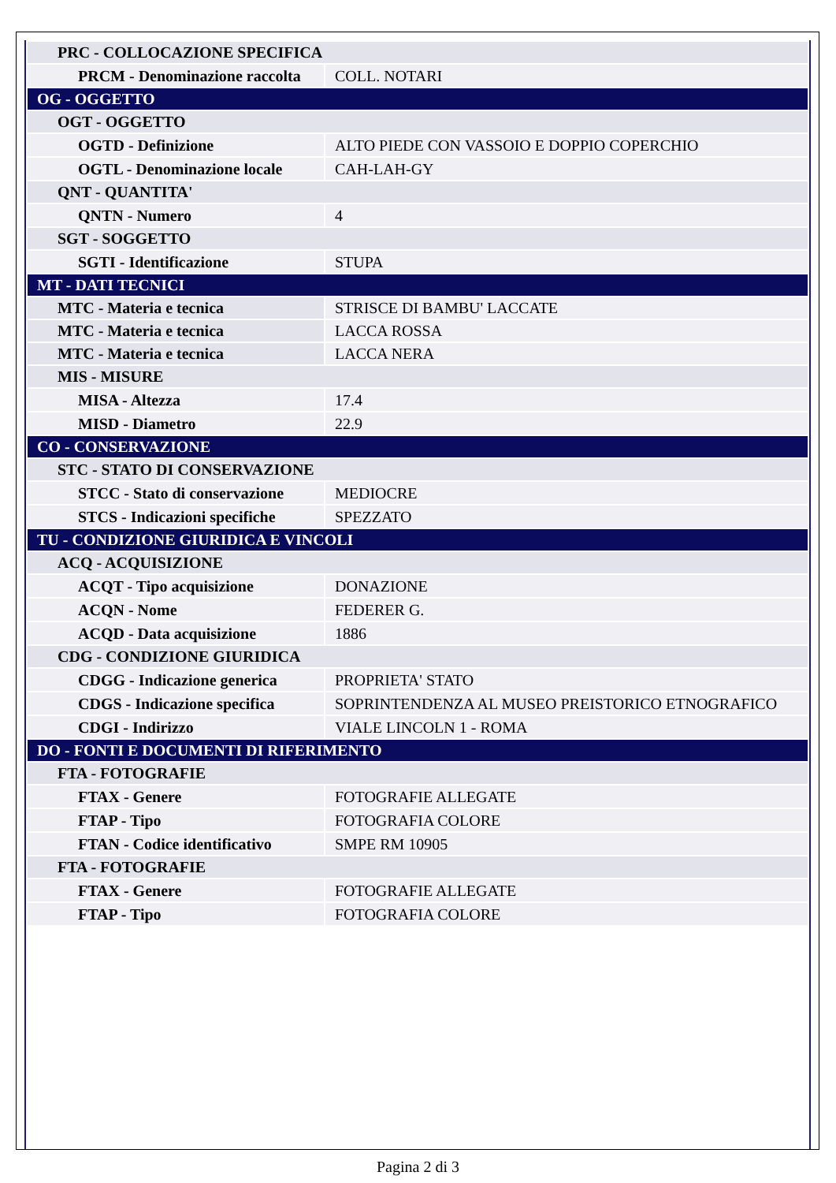| PRC - COLLOCAZIONE SPECIFICA | |
| PRCM - Denominazione raccolta | COLL. NOTARI |
| OG - OGGETTO | |
| OGT - OGGETTO | |
| OGTD - Definizione | ALTO PIEDE CON VASSOIO E DOPPIO COPERCHIO |
| OGTL - Denominazione locale | CAH-LAH-GY |
| QNT - QUANTITA' | |
| QNTN - Numero | 4 |
| SGT - SOGGETTO | |
| SGTI - Identificazione | STUPA |
| MT - DATI TECNICI | |
| MTC - Materia e tecnica | STRISCE DI BAMBU' LACCATE |
| MTC - Materia e tecnica | LACCA ROSSA |
| MTC - Materia e tecnica | LACCA NERA |
| MIS - MISURE | |
| MISA - Altezza | 17.4 |
| MISD - Diametro | 22.9 |
| CO - CONSERVAZIONE | |
| STC - STATO DI CONSERVAZIONE | |
| STCC - Stato di conservazione | MEDIOCRE |
| STCS - Indicazioni specifiche | SPEZZATO |
| TU - CONDIZIONE GIURIDICA E VINCOLI | |
| ACQ - ACQUISIZIONE | |
| ACQT - Tipo acquisizione | DONAZIONE |
| ACQN - Nome | FEDERER G. |
| ACQD - Data acquisizione | 1886 |
| CDG - CONDIZIONE GIURIDICA | |
| CDGG - Indicazione generica | PROPRIETA' STATO |
| CDGS - Indicazione specifica | SOPRINTENDENZA AL MUSEO PREISTORICO ETNOGRAFICO |
| CDGI - Indirizzo | VIALE LINCOLN 1 - ROMA |
| DO - FONTI E DOCUMENTI DI RIFERIMENTO | |
| FTA - FOTOGRAFIE | |
| FTAX - Genere | FOTOGRAFIE ALLEGATE |
| FTAP - Tipo | FOTOGRAFIA COLORE |
| FTAN - Codice identificativo | SMPE RM 10905 |
| FTA - FOTOGRAFIE | |
| FTAX - Genere | FOTOGRAFIE ALLEGATE |
| FTAP - Tipo | FOTOGRAFIA COLORE |
Pagina 2 di 3